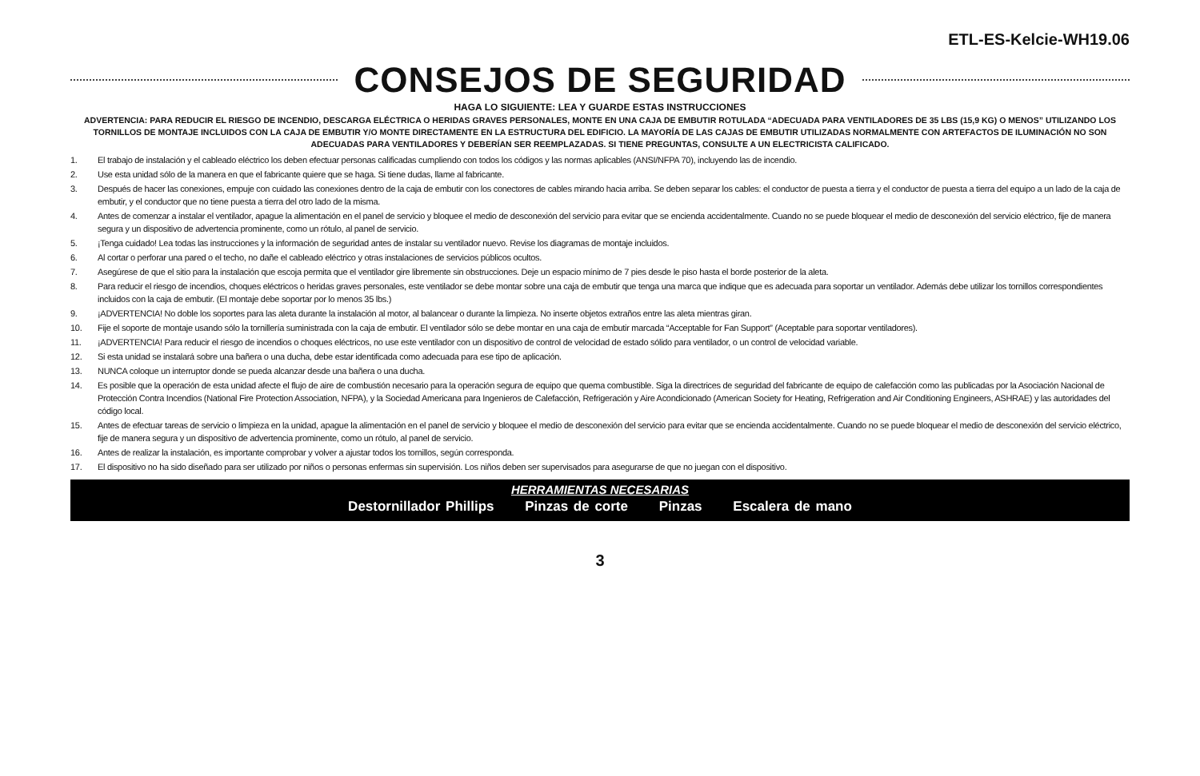ETL-ES-Kelcie-WH19.06
CONSEJOS DE SEGURIDAD
HAGA LO SIGUIENTE: LEA Y GUARDE ESTAS INSTRUCCIONES
ADVERTENCIA: PARA REDUCIR EL RIESGO DE INCENDIO, DESCARGA ELÉCTRICA O HERIDAS GRAVES PERSONALES, MONTE EN UNA CAJA DE EMBUTIR ROTULADA “ADECUADA PARA VENTILADORES DE 35 LBS (15,9 KG) O MENOS” UTILIZANDO LOS TORNILLOS DE MONTAJE INCLUIDOS CON LA CAJA DE EMBUTIR Y/O MONTE DIRECTAMENTE EN LA ESTRUCTURA DEL EDIFICIO. LA MAYORÍA DE LAS CAJAS DE EMBUTIR UTILIZADAS NORMALMENTE CON ARTEFACTOS DE ILUMINACIÓN NO SON ADECUADAS PARA VENTILADORES Y DEBERÍAN SER REEMPLAZADAS. SI TIENE PREGUNTAS, CONSULTE A UN ELECTRICISTA CALIFICADO.
1. El trabajo de instalación y el cableado eléctrico los deben efectuar personas calificadas cumpliendo con todos los códigos y las normas aplicables (ANSI/NFPA 70), incluyendo las de incendio.
2. Use esta unidad sólo de la manera en que el fabricante quiere que se haga. Si tiene dudas, llame al fabricante.
3. Después de hacer las conexiones, empuje con cuidado las conexiones dentro de la caja de embutir con los conectores de cables mirando hacia arriba. Se deben separar los cables: el conductor de puesta a tierra y el conductor de puesta a tierra del equipo a un lado de la caja de embutir, y el conductor que no tiene puesta a tierra del otro lado de la misma.
4. Antes de comenzar a instalar el ventilador, apague la alimentación en el panel de servicio y bloquee el medio de desconexión del servicio para evitar que se encienda accidentalmente. Cuando no se puede bloquear el medio de desconexión del servicio eléctrico, fije de manera segura y un dispositivo de advertencia prominente, como un rótulo, al panel de servicio.
5. ¡Tenga cuidado! Lea todas las instrucciones y la información de seguridad antes de instalar su ventilador nuevo. Revise los diagramas de montaje incluidos.
6. Al cortar o perforar una pared o el techo, no dañe el cableado eléctrico y otras instalaciones de servicios públicos ocultos.
7. Asegúrese de que el sitio para la instalación que escoja permita que el ventilador gire libremente sin obstrucciones. Deje un espacio mínimo de 7 pies desde le piso hasta el borde posterior de la aleta.
8. Para reducir el riesgo de incendios, choques eléctricos o heridas graves personales, este ventilador se debe montar sobre una caja de embutir que tenga una marca que indique que es adecuada para soportar un ventilador. Además debe utilizar los tornillos correspondientes incluidos con la caja de embutir. (El montaje debe soportar por lo menos 35 lbs.)
9. ¡ADVERTENCIA! No doble los soportes para las aleta durante la instalación al motor, al balancear o durante la limpieza. No inserte objetos extraños entre las aleta mientras giran.
10. Fije el soporte de montaje usando sólo la tornillería suministrada con la caja de embutir. El ventilador sólo se debe montar en una caja de embutir marcada “Acceptable for Fan Support” (Aceptable para soportar ventiladores).
11. ¡ADVERTENCIA! Para reducir el riesgo de incendios o choques eléctricos, no use este ventilador con un dispositivo de control de velocidad de estado sólido para ventilador, o un control de velocidad variable.
12. Si esta unidad se instalará sobre una bañera o una ducha, debe estar identificada como adecuada para ese tipo de aplicación.
13. NUNCA coloque un interruptor donde se pueda alcanzar desde una bañera o una ducha.
14. Es posible que la operación de esta unidad afecte el flujo de aire de combustión necesario para la operación segura de equipo que quema combustible. Siga la directrices de seguridad del fabricante de equipo de calefacción como las publicadas por la Asociación Nacional de Protección Contra Incendios (National Fire Protection Association, NFPA), y la Sociedad Americana para Ingenieros de Calefacción, Refrigeración y Aire Acondicionado (American Society for Heating, Refrigeration and Air Conditioning Engineers, ASHRAE) y las autoridades del código local.
15. Antes de efectuar tareas de servicio o limpieza en la unidad, apague la alimentación en el panel de servicio y bloquee el medio de desconexión del servicio para evitar que se encienda accidentalmente. Cuando no se puede bloquear el medio de desconexión del servicio eléctrico, fije de manera segura y un dispositivo de advertencia prominente, como un rótulo, al panel de servicio.
16. Antes de realizar la instalación, es importante comprobar y volver a ajustar todos los tornillos, según corresponda.
17. El dispositivo no ha sido diseñado para ser utilizado por niños o personas enfermas sin supervisión. Los niños deben ser supervisados para asegurarse de que no juegan con el dispositivo.
HERRAMIENTAS NECESARIAS
Destornillador Phillips Pinzas de corte Pinzas Escalera de mano
3